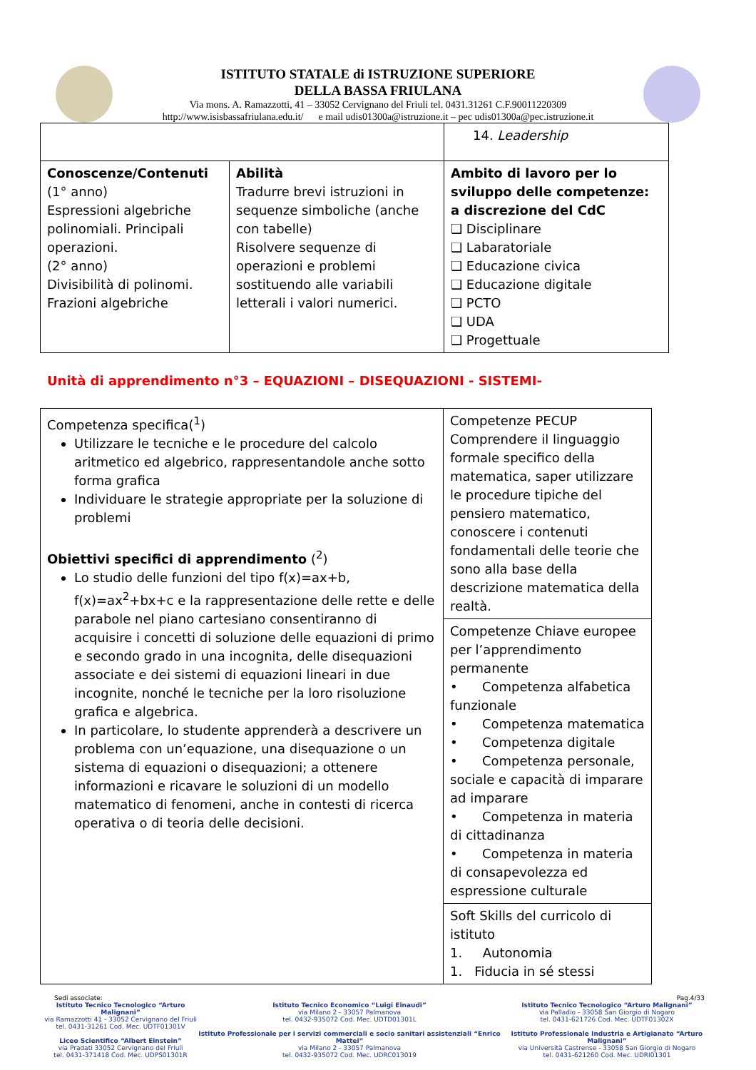ISTITUTO STATALE di ISTRUZIONE SUPERIORE
DELLA BASSA FRIULANA
Via mons. A. Ramazzotti, 41 – 33052 Cervignano del Friuli tel. 0431.31261 C.F.90011220309
http://www.isisbassafriulana.edu.it/ e mail udis01300a@istruzione.it – pec udis01300a@pec.istruzione.it
| | | 14. Leadership |
| Conoscenze/Contenuti (1° anno) Espressioni algebriche polinomiali. Principali operazioni. (2° anno) Divisibilità di polinomi. Frazioni algebriche | Abilità Tradurre brevi istruzioni in sequenze simboliche (anche con tabelle) Risolvere sequenze di operazioni e problemi sostituendo alle variabili letterali i valori numerici. | Ambito di lavoro per lo sviluppo delle competenze: a discrezione del CdC ❑ Disciplinare ❑ Labaratoriale ❑ Educazione civica ❑ Educazione digitale ❑ PCTO ❑ UDA ❑ Progettuale |
Unità di apprendimento n°3 – EQUAZIONI – DISEQUAZIONI - SISTEMI-
| Competenza specifica(<sup>1</sup>) Utilizzare le tecniche e le procedure del calcolo aritmetico ed algebrico, rappresentandole anche sotto forma grafica Individuare le strategie appropriate per la soluzione di problemi Obiettivi specifici di apprendimento (<sup>2</sup>) Lo studio delle funzioni del tipo f(x)=ax+b, f(x)=ax<sup>2</sup>+bx+c e la rappresentazione delle rette e delle parabole nel piano cartesiano consentiranno di acquisire i concetti di soluzione delle equazioni di primo e secondo grado in una incognita, delle disequazioni associate e dei sistemi di equazioni lineari in due incognite, nonché le tecniche per la loro risoluzione grafica e algebrica. In particolare, lo studente apprenderà a descrivere un problema con un’equazione, una disequazione o un sistema di equazioni o disequazioni; a ottenere informazioni e ricavare le soluzioni di un modello matematico di fenomeni, anche in contesti di ricerca operativa o di teoria delle decisioni. | Competenze PECUP Comprendere il linguaggio formale specifico della matematica, saper utilizzare le procedure tipiche del pensiero matematico, conoscere i contenuti fondamentali delle teorie che sono alla base della descrizione matematica della realtà. |
| | Competenze Chiave europee per l’apprendimento permanente • Competenza alfabetica funzionale • Competenza matematica • Competenza digitale • Competenza personale, sociale e capacità di imparare ad imparare • Competenza in materia di cittadinanza • Competenza in materia di consapevolezza ed espressione culturale |
| | Soft Skills del curricolo di istituto 1. Autonomia 1. Fiducia in sé stessi |
Sedi associate: Pag.4/33
Istituto Tecnico Tecnologico “Arturo Malignani”
via Ramazzotti 41 - 33052 Cervignano del Friuli
tel. 0431-31261 Cod. Mec. UDTF01301V
Liceo Scientifico “Albert Einstein”
via Pradati 33052 Cervignano del Friuli
tel. 0431-371418 Cod. Mec. UDPS01301R
Istituto Tecnico Economico “Luigi Einaudi”
via Milano 2 - 33057 Palmanova
tel. 0432-935072 Cod. Mec. UDTD01301L
Istituto Professionale per i servizi commerciali e socio sanitari assistenziali “Enrico Mattei”
via Milano 2 - 33057 Palmanova
tel. 0432-935072 Cod. Mec. UDRC013019
Istituto Tecnico Tecnologico “Arturo Malignani”
via Palladio - 33058 San Giorgio di Nogaro
tel. 0431-621726 Cod. Mec. UDTF01302X
Istituto Professionale Industria e Artigianato “Arturo Malignani”
via Università Castrense - 33058 San Giorgio di Nogaro
tel. 0431-621260 Cod. Mec. UDRI01301